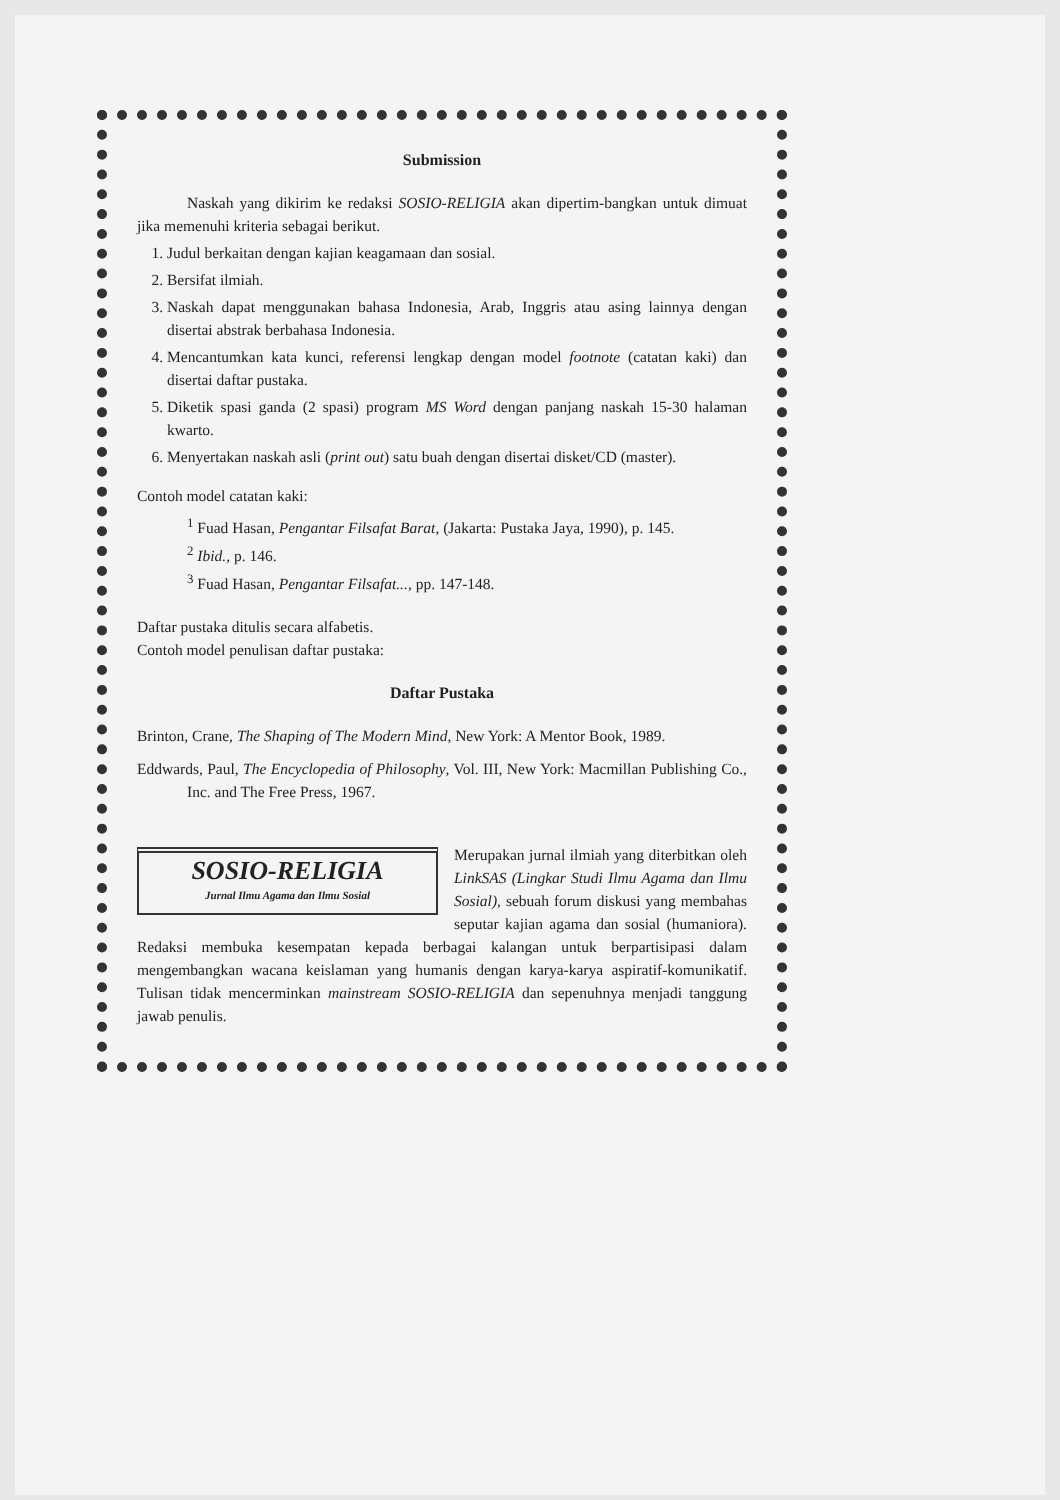Submission
Naskah yang dikirim ke redaksi SOSIO-RELIGIA akan dipertim-bangkan untuk dimuat jika memenuhi kriteria sebagai berikut.
1. Judul berkaitan dengan kajian keagamaan dan sosial.
2. Bersifat ilmiah.
3. Naskah dapat menggunakan bahasa Indonesia, Arab, Inggris atau asing lainnya dengan disertai abstrak berbahasa Indonesia.
4. Mencantumkan kata kunci, referensi lengkap dengan model footnote (catatan kaki) dan disertai daftar pustaka.
5. Diketik spasi ganda (2 spasi) program MS Word dengan panjang naskah 15-30 halaman kwarto.
6. Menyertakan naskah asli (print out) satu buah dengan disertai disket/CD (master).
Contoh model catatan kaki:
<sup>1</sup> Fuad Hasan, Pengantar Filsafat Barat, (Jakarta: Pustaka Jaya, 1990), p. 145.
<sup>2</sup> Ibid., p. 146.
<sup>3</sup> Fuad Hasan, Pengantar Filsafat..., pp. 147-148.
Daftar pustaka ditulis secara alfabetis.
Contoh model penulisan daftar pustaka:
Daftar Pustaka
Brinton, Crane, The Shaping of The Modern Mind, New York: A Mentor Book, 1989.
Eddwards, Paul, The Encyclopedia of Philosophy, Vol. III, New York: Macmillan Publishing Co., Inc. and The Free Press, 1967.
SOSIO-RELIGIA
Jurnal Ilmu Agama dan Ilmu Sosial
Merupakan jurnal ilmiah yang diterbitkan oleh LinkSAS (Lingkar Studi Ilmu Agama dan Ilmu Sosial), sebuah forum diskusi yang membahas seputar kajian agama dan sosial (humaniora). Redaksi membuka kesempatan kepada berbagai kalangan untuk berpartisipasi dalam mengembangkan wacana keislaman yang humanis dengan karya-karya aspiratif-komunikatif. Tulisan tidak mencerminkan mainstream SOSIO-RELIGIA dan sepenuhnya menjadi tanggung jawab penulis.